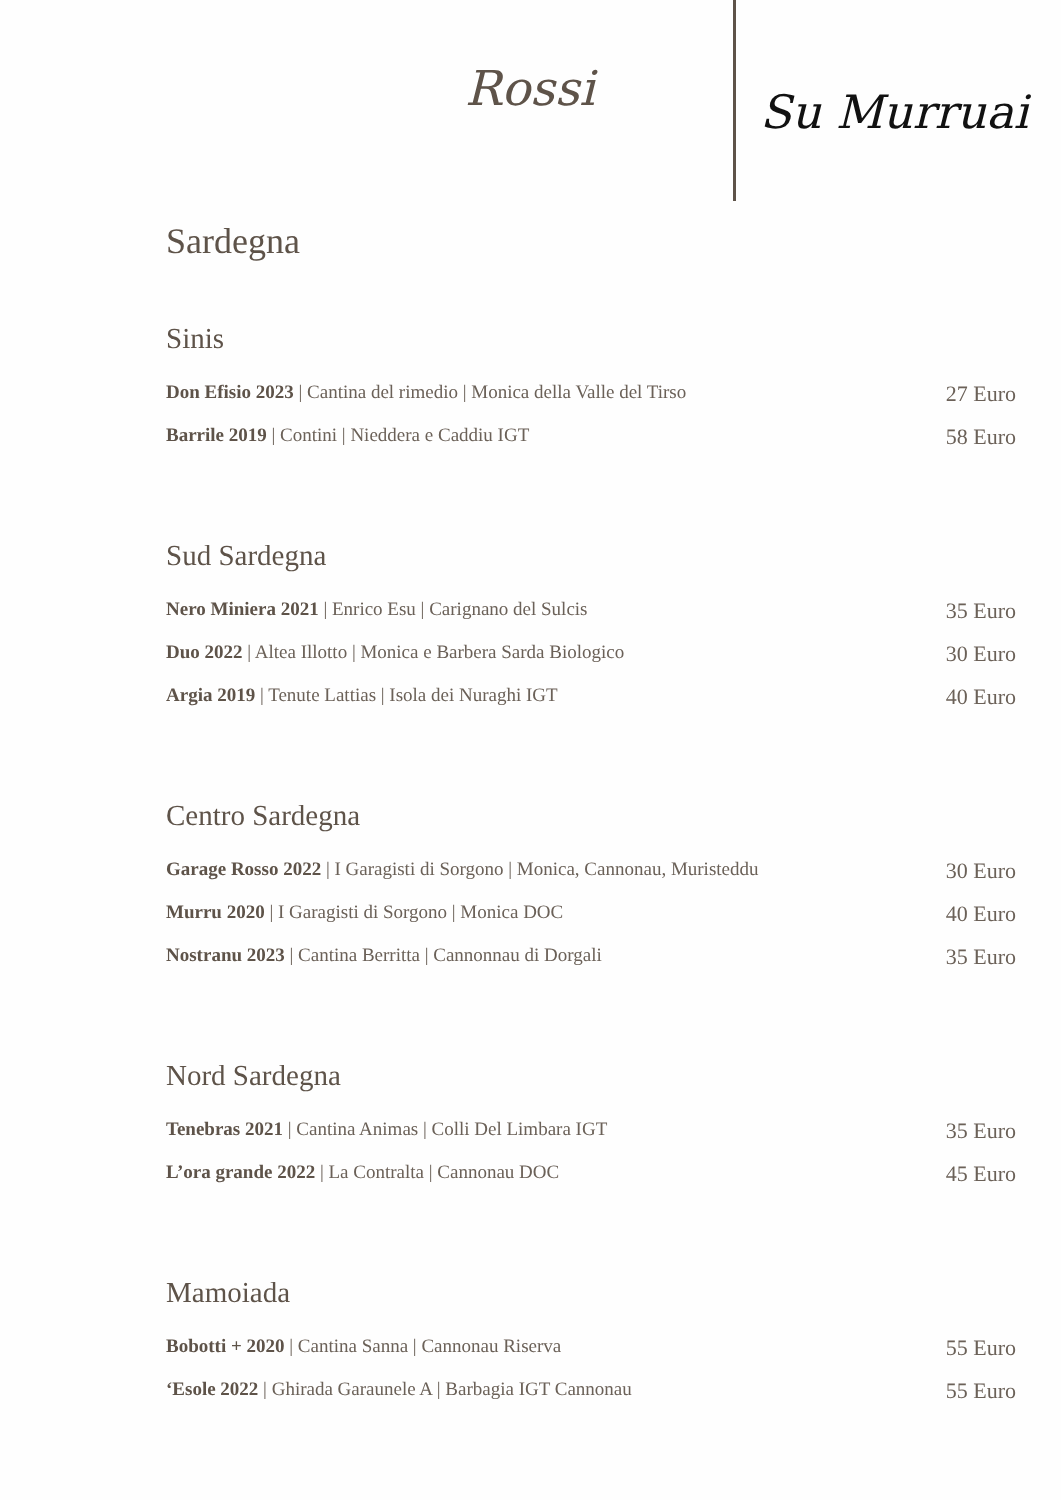Rossi Su Murruai
Sardegna
Sinis
Don Efisio 2023 | Cantina del rimedio | Monica della Valle del Tirso 27 Euro
Barrile 2019 | Contini | Nieddera e Caddiu IGT 58 Euro
Sud Sardegna
Nero Miniera 2021 | Enrico Esu | Carignano del Sulcis 35 Euro
Duo 2022 | Altea Illotto | Monica e Barbera Sarda Biologico 30 Euro
Argia 2019 | Tenute Lattias | Isola dei Nuraghi IGT 40 Euro
Centro Sardegna
Garage Rosso 2022 | I Garagisti di Sorgono | Monica, Cannonau, Muristeddu 30 Euro
Murru 2020 | I Garagisti di Sorgono | Monica DOC 40 Euro
Nostranu 2023 | Cantina Berritta | Cannonnau di Dorgali 35 Euro
Nord Sardegna
Tenebras 2021 | Cantina Animas | Colli Del Limbara IGT 35 Euro
L’ora grande 2022 | La Contralta | Cannonau DOC 45 Euro
Mamoiada
Bobotti + 2020 | Cantina Sanna | Cannonau Riserva 55 Euro
‘Esole 2022 | Ghirada Garaunele A | Barbagia IGT Cannonau 55 Euro